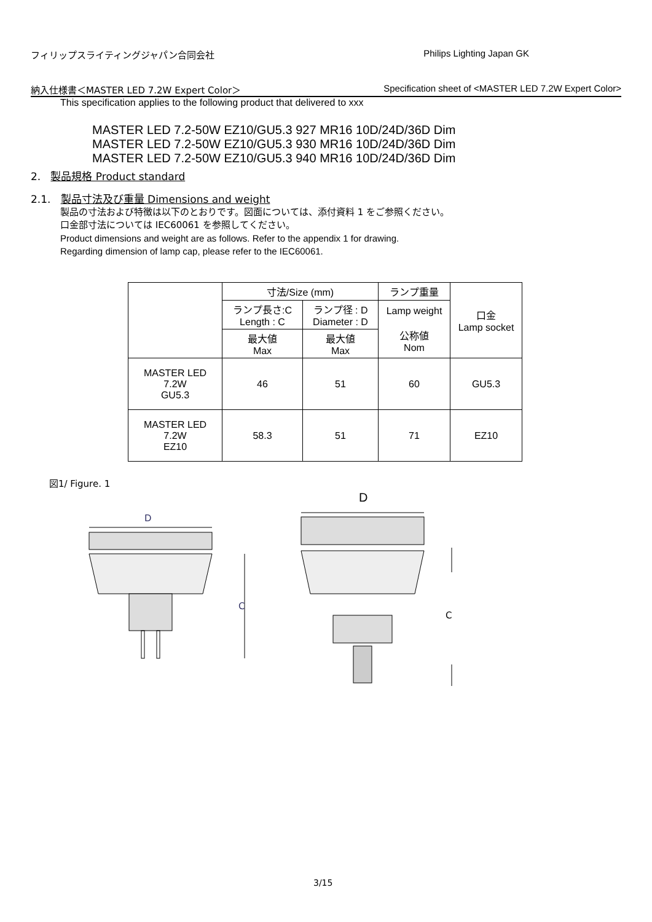フィリップスライティングジャパン合同会社 Philips Lighting Japan GK
納入仕様書＜MASTER LED 7.2W Expert Color＞ Specification sheet of <MASTER LED 7.2W Expert Color>
This specification applies to the following product that delivered to xxx
MASTER LED 7.2-50W EZ10/GU5.3 927 MR16 10D/24D/36D Dim
MASTER LED 7.2-50W EZ10/GU5.3 930 MR16 10D/24D/36D Dim
MASTER LED 7.2-50W EZ10/GU5.3 940 MR16 10D/24D/36D Dim
2. 製品規格 Product standard
2.1. 製品寸法及び重量 Dimensions and weight
製品の寸法および特徴は以下のとおりです。図面については、添付資料 1 をご参照ください。
口金部寸法については IEC60061 を参照してください。
Product dimensions and weight are as follows. Refer to the appendix 1 for drawing.
Regarding dimension of lamp cap, please refer to the IEC60061.
| | 寸法/Size (mm) | | ランプ重量 | 口金 Lamp socket |
| --- | --- | --- | --- | --- |
| | ランプ長さ:C Length : C | ランプ径 : D Diameter : D | Lamp weight 公称値 Nom | |
| | 最大値 Max | 最大値 Max | | |
| MASTER LED 7.2W GU5.3 | 46 | 51 | 60 | GU5.3 |
| MASTER LED 7.2W EZ10 | 58.3 | 51 | 71 | EZ10 |
図1/ Figure. 1
D
D
C
C
3/15